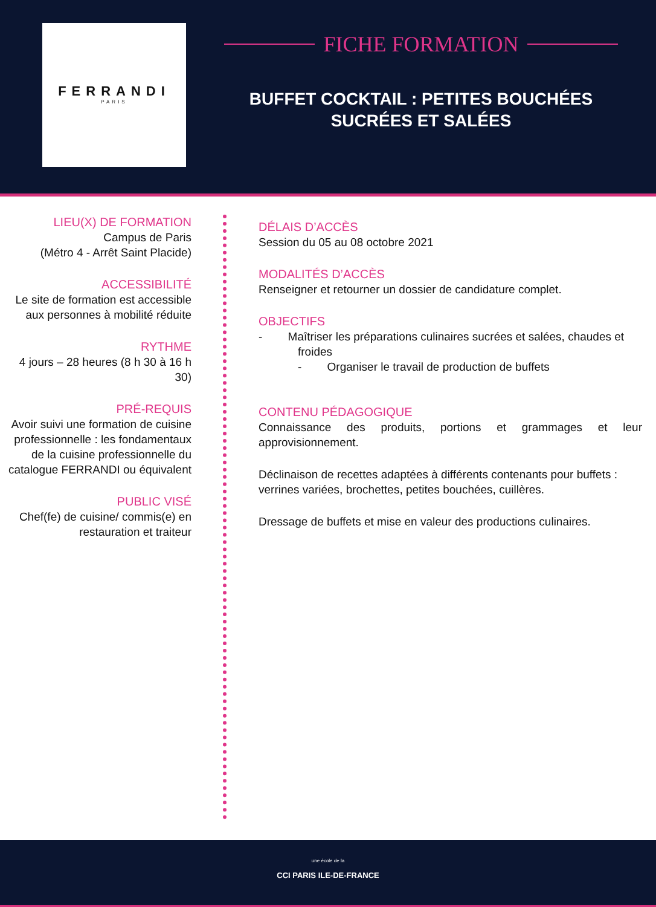FERRANDI
PARIS
FICHE FORMATION
BUFFET COCKTAIL : PETITES BOUCHÉES
SUCRÉES ET SALÉES
LIEU(X) DE FORMATION
Campus de Paris
(Métro 4 - Arrêt Saint Placide)
ACCESSIBILITÉ
Le site de formation est accessible aux personnes à mobilité réduite
RYTHME
4 jours – 28 heures (8 h 30 à 16 h 30)
PRÉ-REQUIS
Avoir suivi une formation de cuisine professionnelle : les fondamentaux de la cuisine professionnelle du catalogue FERRANDI ou équivalent
PUBLIC VISÉ
Chef(fe) de cuisine/ commis(e) en restauration et traiteur
DÉLAIS D’ACCÈS
Session du 05 au 08 octobre 2021
MODALITÉS D’ACCÈS
Renseigner et retourner un dossier de candidature complet.
OBJECTIFS
- Maîtriser les préparations culinaires sucrées et salées, chaudes et froides
- Organiser le travail de production de buffets
CONTENU PÉDAGOGIQUE
Connaissance des produits, portions et grammages et leur approvisionnement.
Déclinaison de recettes adaptées à différents contenants pour buffets : verrines variées, brochettes, petites bouchées, cuillères.
Dressage de buffets et mise en valeur des productions culinaires.
une école de la
CCI PARIS ILE-DE-FRANCE